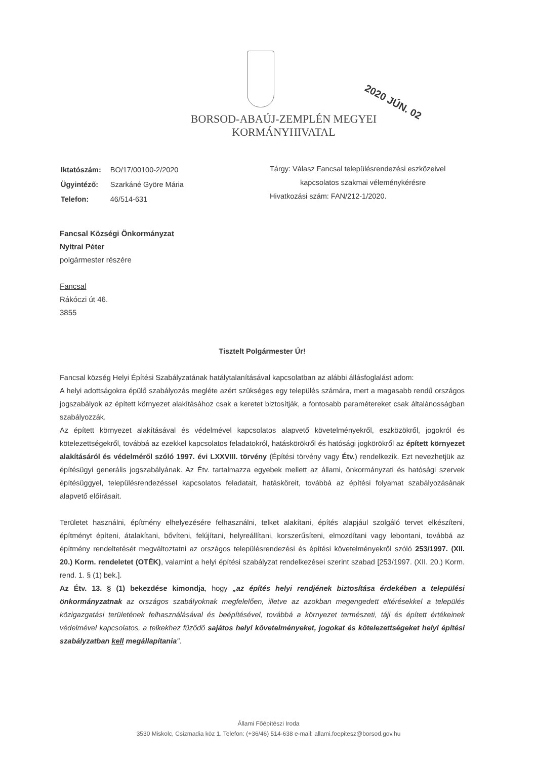BORSOD-ABAÚJ-ZEMPLÉN MEGYEI
KORMÁNYHIVATAL
2020 JÚN. 02
| Iktatószám: | BO/17/00100-2/2020 |
| Ügyintéző: | Szarkáné Györe Mária |
| Telefon: | 46/514-631 |
Tárgy: Válasz Fancsal településrendezési eszközeivel
kapcsolatos szakmai véleménykérésre
Hivatkozási szám: FAN/212-1/2020.
Fancsal Községi Önkormányzat
Nyitrai Péter
polgármester részére
Fancsal
Rákóczi út 46.
3855
Tisztelt Polgármester Úr!
Fancsal község Helyi Építési Szabályzatának hatálytalanításával kapcsolatban az alábbi állásfoglalást adom:
A helyi adottságokra épülő szabályozás megléte azért szükséges egy település számára, mert a magasabb rendű országos jogszabályok az épített környezet alakításához csak a keretet biztosítják, a fontosabb paramétereket csak általánosságban szabályozzák.
Az épített környezet alakításával és védelmével kapcsolatos alapvető követelményekről, eszközökről, jogokról és kötelezettségekről, továbbá az ezekkel kapcsolatos feladatokról, hatáskörökről és hatósági jogkörökről az épített környezet alakításáról és védelméről szóló 1997. évi LXXVIII. törvény (Építési törvény vagy Étv.) rendelkezik. Ezt nevezhetjük az építésügyi generális jogszabályának. Az Étv. tartalmazza egyebek mellett az állami, önkormányzati és hatósági szervek építésüggyel, településrendezéssel kapcsolatos feladatait, hatásköreit, továbbá az építési folyamat szabályozásának alapvető előírásait.
Területet használni, építmény elhelyezésére felhasználni, telket alakítani, építés alapjául szolgáló tervet elkészíteni, építményt építeni, átalakítani, bővíteni, felújítani, helyreállítani, korszerűsíteni, elmozdítani vagy lebontani, továbbá az építmény rendeltetését megváltoztatni az országos településrendezési és építési követelményekről szóló 253/1997. (XII. 20.) Korm. rendeletet (OTÉK), valamint a helyi építési szabályzat rendelkezései szerint szabad [253/1997. (XII. 20.) Korm. rend. 1. § (1) bek.].
Az Étv. 13. § (1) bekezdése kimondja, hogy „az építés helyi rendjének biztosítása érdekében a települési önkormányzatnak az országos szabályoknak megfelelően, illetve az azokban megengedett eltérésekkel a település közigazgatási területének felhasználásával és beépítésével, továbbá a környezet természeti, táji és épített értékeinek védelmével kapcsolatos, a telkekhez fűződő sajátos helyi követelményeket, jogokat és kötelezettségeket helyi építési szabályzatban kell megállapítania".
Állami Főépítészi Iroda
3530 Miskolc, Csizmadia köz 1. Telefon: (+36/46) 514-638 e-mail: allami.foepitesz@borsod.gov.hu